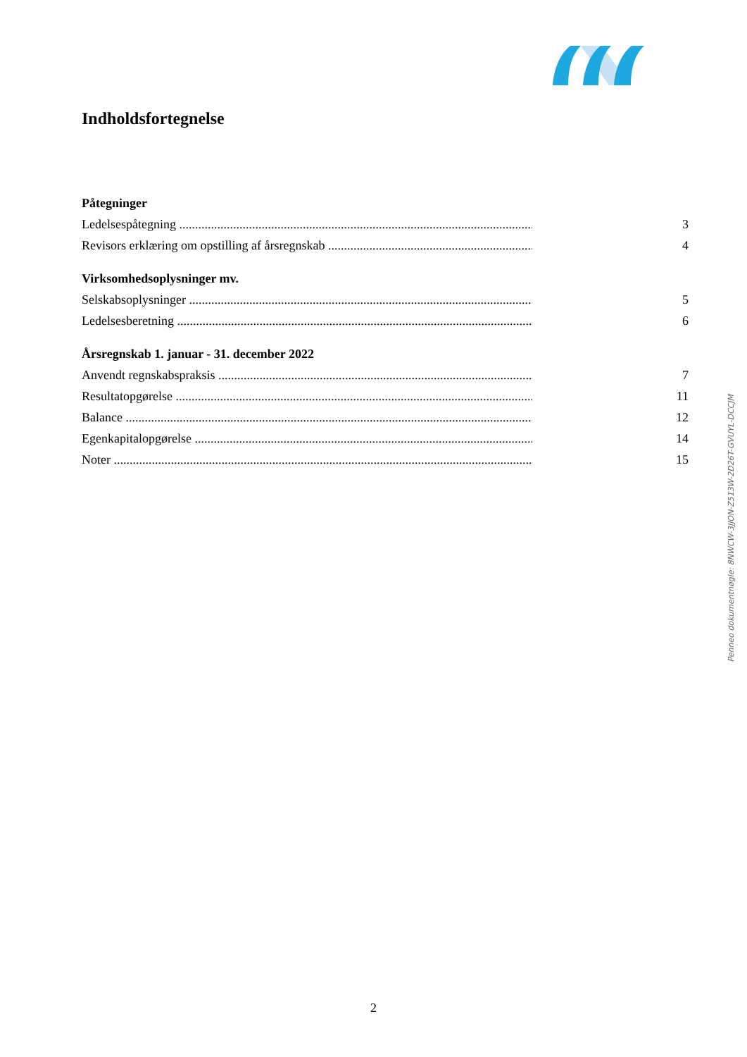Indholdsfortegnelse
Påtegninger
Ledelsespåtegning 3
Revisors erklæring om opstilling af årsregnskab 4
Virksomhedsoplysninger mv.
Selskabsoplysninger 5
Ledelsesberetning 6
Årsregnskab 1. januar - 31. december 2022
Anvendt regnskabspraksis 7
Resultatopgørelse 11
Balance 12
Egenkapitalopgørelse 14
Noter 15
Penneo dokumentnøgle: 8NWCW-3JJON-Z513W-2D26T-GVUYL-DCCJM
2